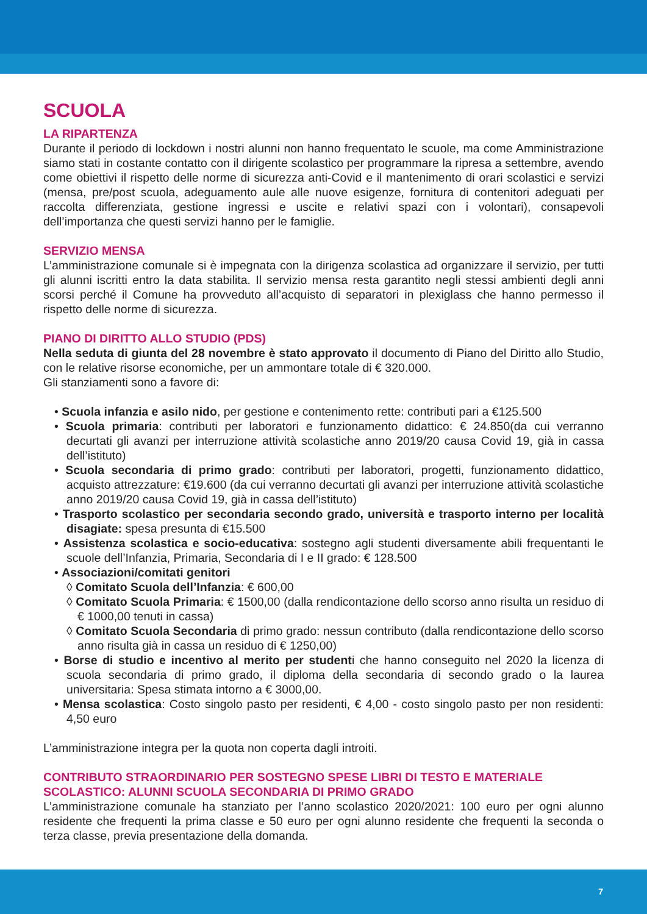SCUOLA
LA RIPARTENZA
Durante il periodo di lockdown i nostri alunni non hanno frequentato le scuole, ma come Amministrazione siamo stati in costante contatto con il dirigente scolastico per programmare la ripresa a settembre, avendo come obiettivi il rispetto delle norme di sicurezza anti-Covid e il mantenimento di orari scolastici e servizi (mensa, pre/post scuola, adeguamento aule alle nuove esigenze, fornitura di contenitori adeguati per raccolta differenziata, gestione ingressi e uscite e relativi spazi con i volontari), consapevoli dell’importanza che questi servizi hanno per le famiglie.
SERVIZIO MENSA
L’amministrazione comunale si è impegnata con la dirigenza scolastica ad organizzare il servizio, per tutti gli alunni iscritti entro la data stabilita. Il servizio mensa resta garantito negli stessi ambienti degli anni scorsi perché il Comune ha provveduto all’acquisto di separatori in plexiglass che hanno permesso il rispetto delle norme di sicurezza.
PIANO DI DIRITTO ALLO STUDIO (PDS)
Nella seduta di giunta del 28 novembre è stato approvato il documento di Piano del Diritto allo Studio, con le relative risorse economiche, per un ammontare totale di € 320.000.
Gli stanziamenti sono a favore di:
• Scuola infanzia e asilo nido, per gestione e contenimento rette: contributi pari a €125.500
• Scuola primaria: contributi per laboratori e funzionamento didattico: € 24.850(da cui verranno decurtati gli avanzi per interruzione attività scolastiche anno 2019/20 causa Covid 19, già in cassa dell’istituto)
• Scuola secondaria di primo grado: contributi per laboratori, progetti, funzionamento didattico, acquisto attrezzature: €19.600 (da cui verranno decurtati gli avanzi per interruzione attività scolastiche anno 2019/20 causa Covid 19, già in cassa dell’istituto)
• Trasporto scolastico per secondaria secondo grado, università e trasporto interno per località disagiate: spesa presunta di €15.500
• Assistenza scolastica e socio-educativa: sostegno agli studenti diversamente abili frequentanti le scuole dell’Infanzia, Primaria, Secondaria di I e II grado: € 128.500
• Associazioni/comitati genitori
◊ Comitato Scuola dell’Infanzia: € 600,00
◊ Comitato Scuola Primaria: € 1500,00 (dalla rendicontazione dello scorso anno risulta un residuo di € 1000,00 tenuti in cassa)
◊ Comitato Scuola Secondaria di primo grado: nessun contributo (dalla rendicontazione dello scorso anno risulta già in cassa un residuo di € 1250,00)
• Borse di studio e incentivo al merito per studenti che hanno conseguito nel 2020 la licenza di scuola secondaria di primo grado, il diploma della secondaria di secondo grado o la laurea universitaria: Spesa stimata intorno a € 3000,00.
• Mensa scolastica: Costo singolo pasto per residenti, € 4,00 - costo singolo pasto per non residenti: 4,50 euro
L’amministrazione integra per la quota non coperta dagli introiti.
CONTRIBUTO STRAORDINARIO PER SOSTEGNO SPESE LIBRI DI TESTO E MATERIALE SCOLASTICO: ALUNNI SCUOLA SECONDARIA DI PRIMO GRADO
L’amministrazione comunale ha stanziato per l’anno scolastico 2020/2021: 100 euro per ogni alunno residente che frequenti la prima classe e 50 euro per ogni alunno residente che frequenti la seconda o terza classe, previa presentazione della domanda.
7